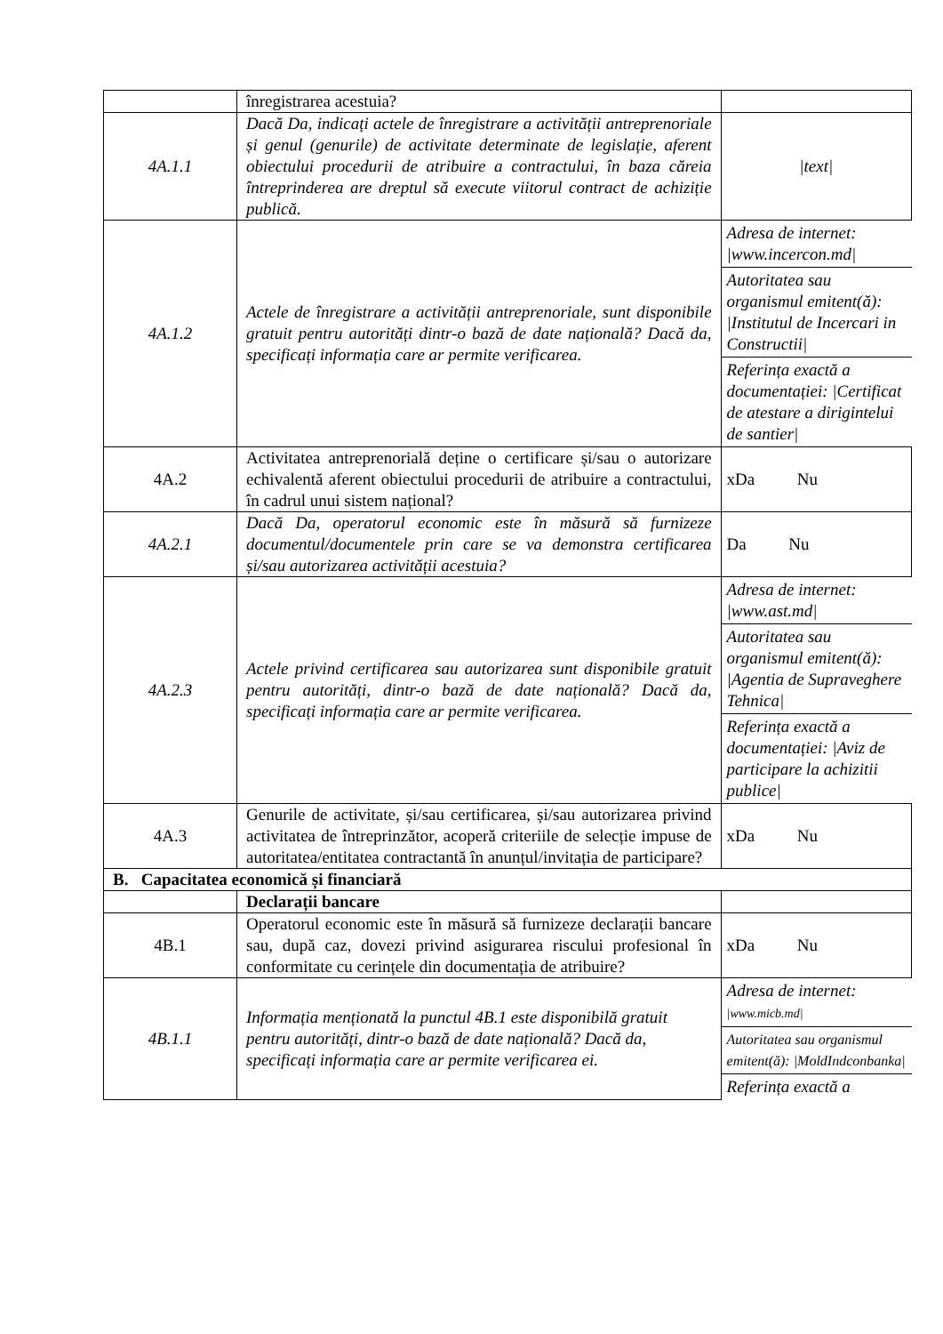| | înregistrarea acestuia? | |
| 4A.1.1 | Dacă Da, indicați actele de înregistrare a activității antreprenoriale și genul (genurile) de activitate determinate de legislație, aferent obiectului procedurii de atribuire a contractului, în baza căreia întreprinderea are dreptul să execute viitorul contract de achiziție publică. | /text/ |
| 4A.1.2 | Actele de înregistrare a activității antreprenoriale, sunt disponibile gratuit pentru autorități dintr-o bază de date națională? Dacă da, specificați informația care ar permite verificarea. | Adresa de internet: /www.incercon.md/ Autoritatea sau organismul emitent(ă): /Institutul de Incercari in Constructii/ Referința exactă a documentației: /Certificat de atestare a dirigintelui de santier/ |
| 4A.2 | Activitatea antreprenorială deține o certificare și/sau o autorizare echivalentă aferent obiectului procedurii de atribuire a contractului, în cadrul unui sistem național? | xDa Nu |
| 4A.2.1 | Dacă Da, operatorul economic este în măsură să furnizeze documentul/documentele prin care se va demonstra certificarea și/sau autorizarea activității acestuia? | Da Nu |
| 4A.2.3 | Actele privind certificarea sau autorizarea sunt disponibile gratuit pentru autorități, dintr-o bază de date națională? Dacă da, specificați informația care ar permite verificarea. | Adresa de internet: /www.ast.md/ Autoritatea sau organismul emitent(ă): /Agentia de Supraveghere Tehnica/ Referința exactă a documentației: /Aviz de participare la achizitii publice/ |
| 4A.3 | Genurile de activitate, și/sau certificarea, și/sau autorizarea privind activitatea de întreprinzător, acoperă criteriile de selecție impuse de autoritatea/entitatea contractantă în anunțul/invitația de participare? | xDa Nu |
| B. Capacitatea economică și financiară | | |
| | Declarații bancare | |
| 4B.1 | Operatorul economic este în măsură să furnizeze declarații bancare sau, după caz, dovezi privind asigurarea riscului profesional în conformitate cu cerințele din documentația de atribuire? | xDa Nu |
| 4B.1.1 | Informația menționată la punctul 4B.1 este disponibilă gratuit pentru autorități, dintr-o bază de date națională? Dacă da, specificați informația care ar permite verificarea ei. | Adresa de internet: /www.micb.md/ Autoritatea sau organismul emitent(ă): /MoldIndconbanka/ Referința exactă a |